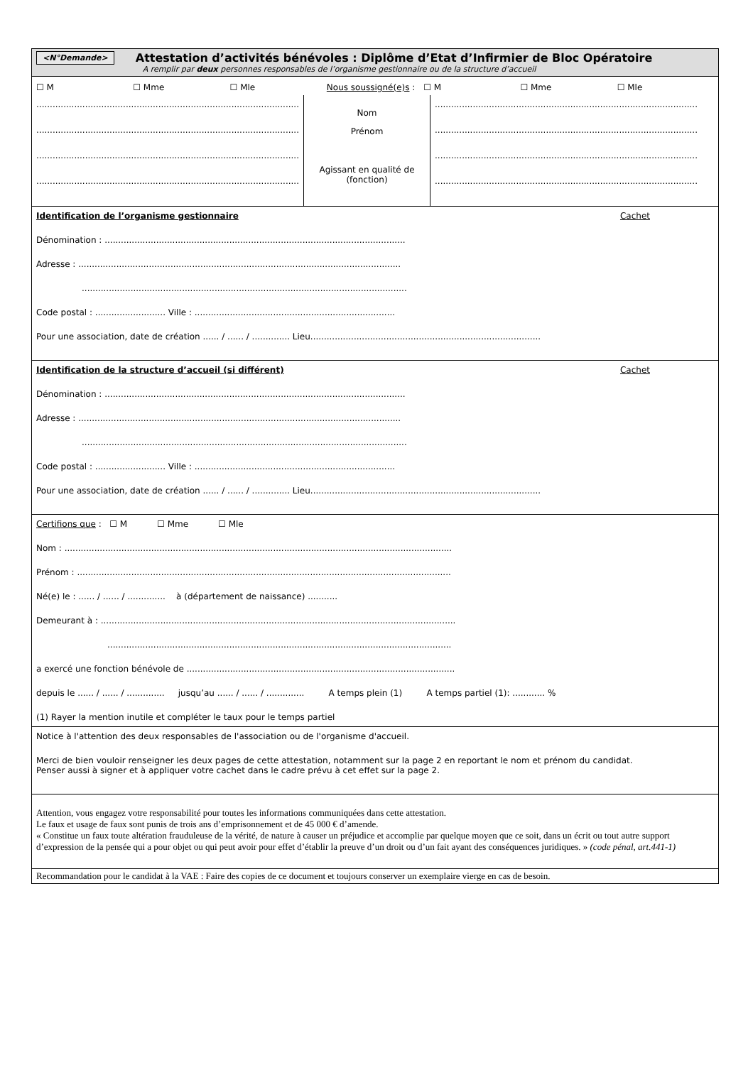<N°Demande>
Attestation d’activités bénévoles : Diplôme d’Etat d’Infirmier de Bloc Opératoire
A remplir par deux personnes responsables de l’organisme gestionnaire ou de la structure d’accueil
☐ M ☐ Mme ☐ Mle Nous soussigné(e)s : ☐ M ☐ Mme ☐ Mle
......................................................................................................
......................................................................................................
......................................................................................................
......................................................................................................
Nom
Prénom
Agissant en qualité de (fonction)
......................................................................................................
......................................................................................................
......................................................................................................
......................................................................................................
Identification de l’organisme gestionnaire Cachet
Dénomination : ...............................................................................................................
Adresse : .......................................................................................................................
........................................................................................................................
Code postal : .......................... Ville : ..........................................................................
Pour une association, date de création ...... / ...... / .............. Lieu.....................................................................................
Identification de la structure d’accueil (si différent) Cachet
Dénomination : ...............................................................................................................
Adresse : .......................................................................................................................
........................................................................................................................
Code postal : .......................... Ville : ..........................................................................
Pour une association, date de création ...... / ...... / .............. Lieu.....................................................................................
Certifions que : ☐ M ☐ Mme ☐ Mle
Nom : ...............................................................................................................................................
Prénom : ..........................................................................................................................................
Né(e) le : ...... / ...... / .............. à (département de naissance) ...........
Demeurant à : ...................................................................................................................................
...............................................................................................................................
a exercé une fonction bénévole de ...................................................................................................
depuis le ...... / ...... / .............. jusqu’au ...... / ...... / .............. A temps plein (1) A temps partiel (1): ............ %
(1) Rayer la mention inutile et compléter le taux pour le temps partiel
Notice à l'attention des deux responsables de l'association ou de l'organisme d'accueil.
Merci de bien vouloir renseigner les deux pages de cette attestation, notamment sur la page 2 en reportant le nom et prénom du candidat.
Penser aussi à signer et à appliquer votre cachet dans le cadre prévu à cet effet sur la page 2.
Attention, vous engagez votre responsabilité pour toutes les informations communiquées dans cette attestation.
Le faux et usage de faux sont punis de trois ans d’emprisonnement et de 45 000 € d’amende.
« Constitue un faux toute altération frauduleuse de la vérité, de nature à causer un préjudice et accomplie par quelque moyen que ce soit, dans un écrit ou tout autre support d’expression de la pensée qui a pour objet ou qui peut avoir pour effet d’établir la preuve d’un droit ou d’un fait ayant des conséquences juridiques. » (code pénal, art.441-1)
Recommandation pour le candidat à la VAE : Faire des copies de ce document et toujours conserver un exemplaire vierge en cas de besoin.